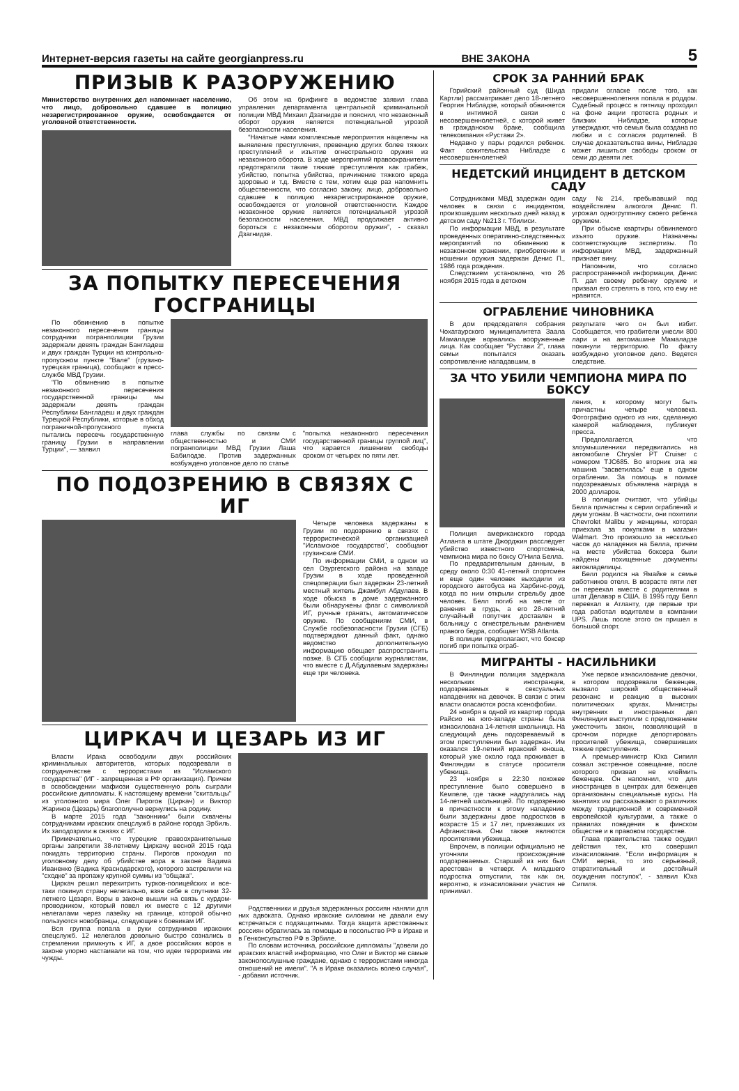Интернет-версия газеты на сайте georgianpress.ru ВНЕ ЗАКОНА 5
ПРИЗЫВ К РАЗОРУЖЕНИЮ
Министерство внутренних дел напоминает населению, что лицо, добровольно сдавшее в полицию незарегистрированное оружие, освобождается от уголовной ответственности.
Об этом на брифинге в ведомстве заявил глава управления департамента центральной криминальной полиции МВД Михаил Дзагнидзе и пояснил, что незаконный оборот оружия является потенциальной угрозой безопасности населения.
“Начатые нами комплексные мероприятия нацелены на выявление преступления, превенцию других более тяжких преступлений и изъятие огнестрельного оружия из незаконного оборота. В ходе мероприятий правоохранители предотвратили такие тяжкие преступления как грабеж, убийство, попытка убийства, причинение тяжкого вреда здоровью и т.д. Вместе с тем, хотим еще раз напомнить общественности, что согласно закону, лицо, добровольно сдавшее в полицию незарегистрированное оружие, освобождается от уголовной ответственности. Каждое незаконное оружие является потенциальной угрозой безопасности населения. МВД продолжает активно бороться с незаконным оборотом оружия”, - сказал Дзагнидзе.
ЗА ПОПЫТКУ ПЕРЕСЕЧЕНИЯ ГОСГРАНИЦЫ
По обвинению в попытке незаконного пересечения границы сотрудники погранполиции Грузии задержали девять граждан Бангладеш и двух граждан Турции на контрольно-пропускном пункте "Вале" (грузино-турецкая граница), сообщают в пресс-службе МВД Грузии.
"По обвинению в попытке незаконного пересечения государственной границы мы задержали девять граждан Республики Бангладеш и двух граждан Турецкой Республики, которые в обход пограничной-пропускного пункта пытались пересечь государственную границу Грузии в направлении Турции", — заявил
глава службы по связям с общественностью и СМИ погранполиции МВД Грузии Лаша Бабилодзе. Против задержанных возбуждено уголовное дело по статье
"попытка незаконного пересечения государственной границы группой лиц", что карается лишением свободы сроком от четырех по пяти лет.
ПО ПОДОЗРЕНИЮ В СВЯЗЯХ С ИГ
Четыре человека задержаны в Грузии по подозрению в связях с террористической организацией "Исламское государство", сообщают грузинские СМИ.
По информации СМИ, в одном из сел Озургетского района на западе Грузии в ходе проведенной спецоперации был задержан 23-летний местный житель Джамбул Абдулаев. В ходе обыска в доме задержанного были обнаружены флаг с символикой ИГ, ручные гранаты, автоматическое оружие. По сообщениям СМИ, в Службе госбезопасности Грузии (СГБ) подтверждают данный факт, однако ведомство дополнительную информацию обещает распространить позже. В СГБ сообщили журналистам, что вместе с Д.Абдулаевым задержаны еще три человека.
ЦИРКАЧ И ЦЕЗАРЬ ИЗ ИГ
Власти Ирака освободили двух российских криминальных авторитетов, которых подозревали в сотрудничестве с террористами из "Исламского государства" (ИГ - запрещенная в РФ организация). Причем в освобождении мафиози существенную роль сыграли российские дипломаты. К настоящему времени "скитальцы" из уголовного мира Олег Пирогов (Циркач) и Виктор Жаринов (Цезарь) благополучно вернулись на родину.
В марте 2015 года "законники" были схвачены сотрудниками иракских спецслужб в районе города Эрбиль. Их заподозрили в связях с ИГ.
Примечательно, что турецкие правоохранительные органы запретили 38-летнему Циркачу весной 2015 года покидать территорию страны. Пирогов проходил по уголовному делу об убийстве вора в законе Вадима Иваненко (Вадика Краснодарского), которого застрелили на "сходке" за пропажу крупной суммы из "общака".
Циркач решил перехитрить турков-полицейских и все-таки покинул страну нелегально, взяв себе в спутники 32-летнего Цезаря. Воры в законе вышли на связь с курдом-проводником, который повел их вместе с 12 другими нелегалами через лазейку на границе, которой обычно пользуются новобранцы, следующие к боевикам ИГ.
Вся группа попала в руки сотрудников иракских спецслужб. 12 нелегалов довольно быстро сознались в стремлении примкнуть к ИГ, а двое российских воров в законе упорно настаивали на том, что идеи терроризма им чужды.
Родственники и друзья задержанных россиян наняли для них адвоката. Однако иракские силовики не давали ему встречаться с подзащитными. Тогда защита арестованных россиян обратилась за помощью в посольство РФ в Ираке и в Генконсульство РФ в Эрбиле.
По словам источника, российские дипломаты "довели до иракских властей информацию, что Олег и Виктор не самые законопослушные граждане, однако с террористами никогда отношений не имели". "А в Ираке оказались волею случая", - добавил источник.
СРОК ЗА РАННИЙ БРАК
Горийский районный суд (Шида Картли) рассматривает дело 18-летнего Георгия Нибладзе, который обвиняется в интимной связи с несовершеннолетней, с которой живет в гражданском браке, сообщила телекомпания «Рустави 2».
Недавно у пары родился ребенок. Факт сожительства Нибладзе с несовершеннолетней
придали огласке после того, как несовершеннолетняя попала в роддом. Судебный процесс в пятницу проходил на фоне акции протеста родных и близких Нибладзе, которые утверждают, что семья была создана по любви и с согласия родителей. В случае доказательства вины, Нибладзе может лишиться свободы сроком от семи до девяти лет.
НЕДЕТСКИЙ ИНЦИДЕНТ В ДЕТСКОМ САДУ
Сотрудниками МВД задержан один человек в связи с инцидентом, произошедшим несколько дней назад в детском саду №213 г. Тбилиси.
По информации МВД, в результате проведенных оперативно-следственных мероприятий по обвинению в незаконном хранении, приобретении и ношении оружия задержан Денис П., 1986 года рождения.
Следствием установлено, что 26 ноября 2015 года в детском
саду №214, пребывавший под воздействием алкоголя Денис П. угрожал одногруппнику своего ребенка оружием.
При обыске квартиры обвиняемого изъято оружие. Назначены соответствующие экспертизы. По информации МВД, задержанный признает вину.
Напомним, что согласно распространенной информации, Денис П. дал своему ребенку оружие и призвал его стрелять в того, кто ему не нравится.
ОГРАБЛЕНИЕ ЧИНОВНИКА
В дом председателя собрания Чохатаурского муниципалитета Заала Мамаладзе ворвались вооруженные лица. Как сообщает "Рустави 2", глава семьи попытался оказать сопротивление нападавшим, в
результате чего он был избит. Сообщается, что грабители унесли 800 лари и на автомашине Мамаладзе покинули территорию. По факту возбуждено уголовное дело. Ведется следствие.
ЗА ЧТО УБИЛИ ЧЕМПИОНА МИРА ПО БОКСУ
Полиция американского города Атланта в штате Джорджия расследует убийство известного спортсмена, чемпиона мира по боксу О'Нила Белла.
По предварительным данным, в среду около 0:30 41-летний спортсмен и еще один человек выходили из городского автобуса на Харбинс-роуд, когда по ним открыли стрельбу двое человек. Белл погиб на месте от ранения в грудь, а его 28-летний случайный попутчик доставлен в больницу с огнестрельным ранением правого бедра, сообщает WSB Atlanta.
В полиции предполагают, что боксер погиб при попытке ограб-
ления, к которому могут быть причастны четыре человека. Фотографию одного из них, сделанную камерой наблюдения, публикует пресса.
Предполагается, что злоумышленники передвигались на автомобиле Chrysler PT Cruiser с номером TJC685. Во вторник эта же машина "засветилась" еще в одном ограблении. За помощь в поимке подозреваемых объявлена награда в 2000 долларов.
В полиции считают, что убийцы Белла причастны к серии ограблений и двум угонам. В частности, они похитили Chevrolet Malibu у женщины, которая приехала за покупками в магазин Walmart. Это произошло за несколько часов до нападения на Белла, причем на месте убийства боксера были найдены похищенные документы автовладелицы.
Белл родился на Ямайке в семье работников отеля. В возрасте пяти лет он переехал вместе с родителями в штат Делавэр в США. В 1995 году Белл переехал в Атланту, где первые три года работал водителем в компании UPS. Лишь после этого он пришел в большой спорт.
МИГРАНТЫ - НАСИЛЬНИКИ
В Финляндии полиция задержала нескольких иностранцев, подозреваемых в сексуальных нападениях на девочек. В связи с этим власти опасаются роста ксенофобии.
24 ноября в одной из квартир города Райсио на юго-западе страны была изнасилована 14-летняя школьница. На следующий день подозреваемый в этом преступлении был задержан. Им оказался 19-летний иракский юноша, который уже около года проживает в Финляндии в статусе просителя убежища.
23 ноября в 22:30 похожее преступление было совершено в Кемпеле, где также надругались над 14-летней школьницей. По подозрению в причастности к этому нападению были задержаны двое подростков в возрасте 15 и 17 лет, приехавших из Афганистана. Они также являются просителями убежища.
Впрочем, в полиции официально не уточняли происхождение подозреваемых. Старший из них был арестован в четверг. А младшего подростка отпустили, так как он, вероятно, в изнасиловании участия не принимал.
Уже первое изнасилование девочки, в котором подозревали беженцев, вызвало широкий общественный резонанс и реакцию в высоких политических кругах. Министры внутренних и иностранных дел Финляндии выступили с предложением ужесточить закон, позволяющий в срочном порядке депортировать просителей убежища, совершивших тяжкие преступления.
А премьер-министр Юха Сипиля созвал экстренное совещание, после которого призвал не клеймить беженцев. Он напомнил, что для иностранцев в центрах для беженцев организованы специальные курсы. На занятиях им рассказывают о различиях между традиционной и современной европейской культурами, а также о правилах поведения в финском обществе и в правовом государстве.
Глава правительства также осудил действия тех, кто совершил изнасилование. "Если информация в СМИ верна, то это серьезный, отвратительный и достойный осуждения поступок", - заявил Юха Сипиля.